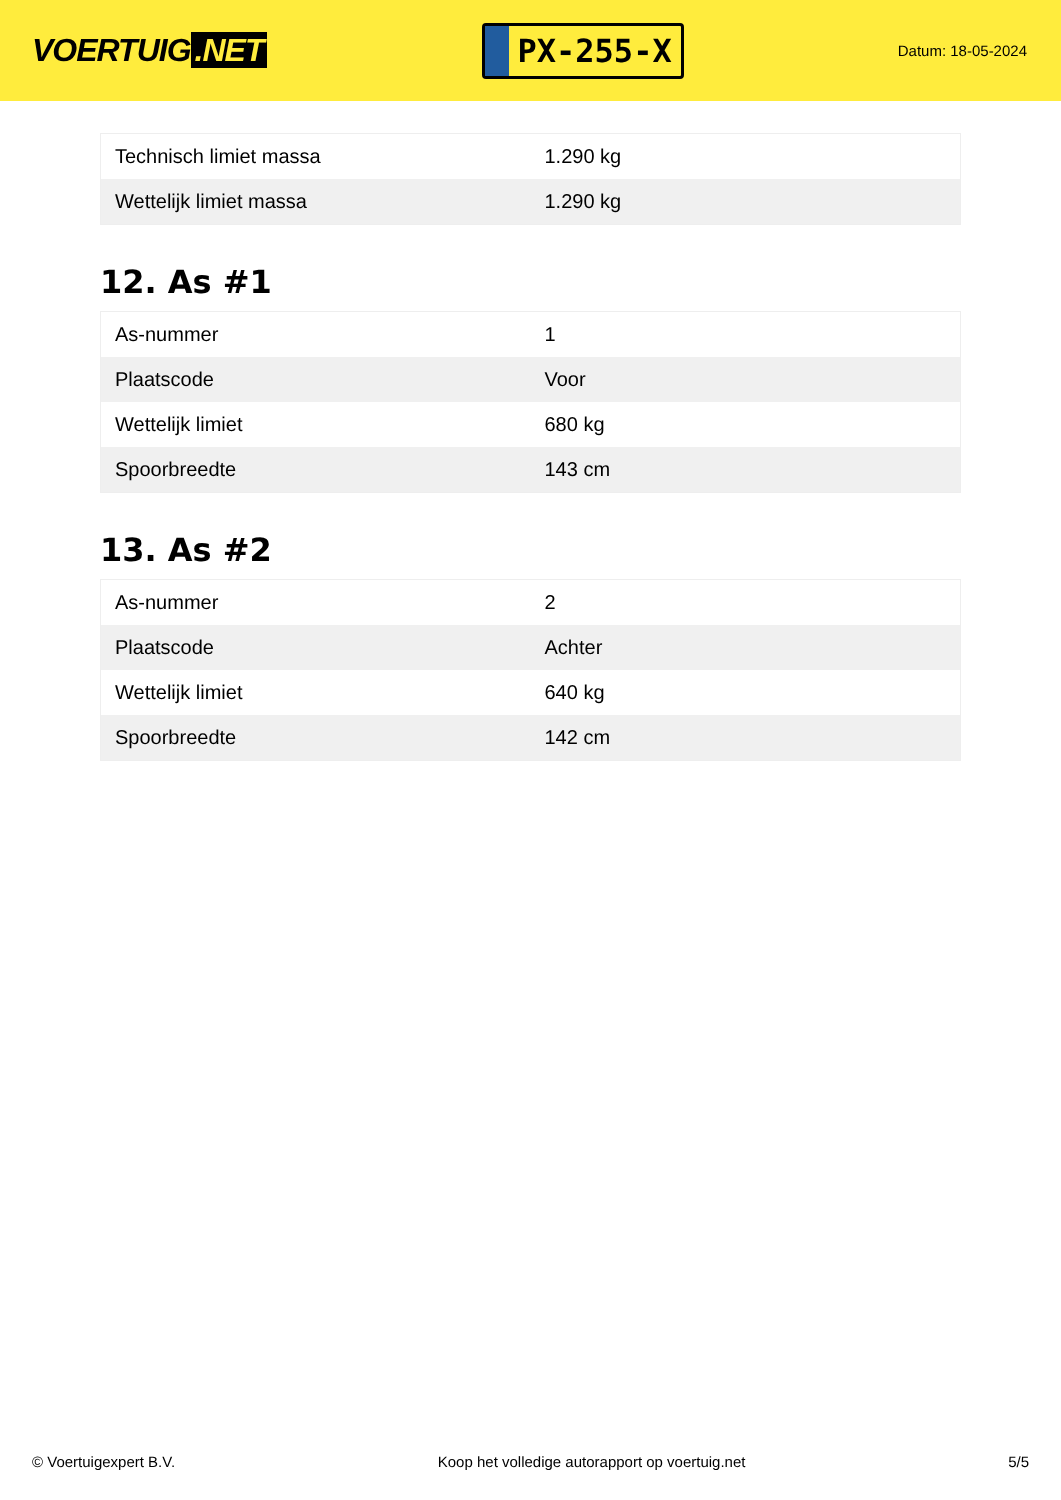VOERTUIG.NET
PX-255-X
Datum: 18-05-2024
| Technisch limiet massa | 1.290 kg |
| Wettelijk limiet massa | 1.290 kg |
12. As #1
| As-nummer | 1 |
| Plaatscode | Voor |
| Wettelijk limiet | 680 kg |
| Spoorbreedte | 143 cm |
13. As #2
| As-nummer | 2 |
| Plaatscode | Achter |
| Wettelijk limiet | 640 kg |
| Spoorbreedte | 142 cm |
© Voertuigexpert B.V. Koop het volledige autorapport op voertuig.net 5/5